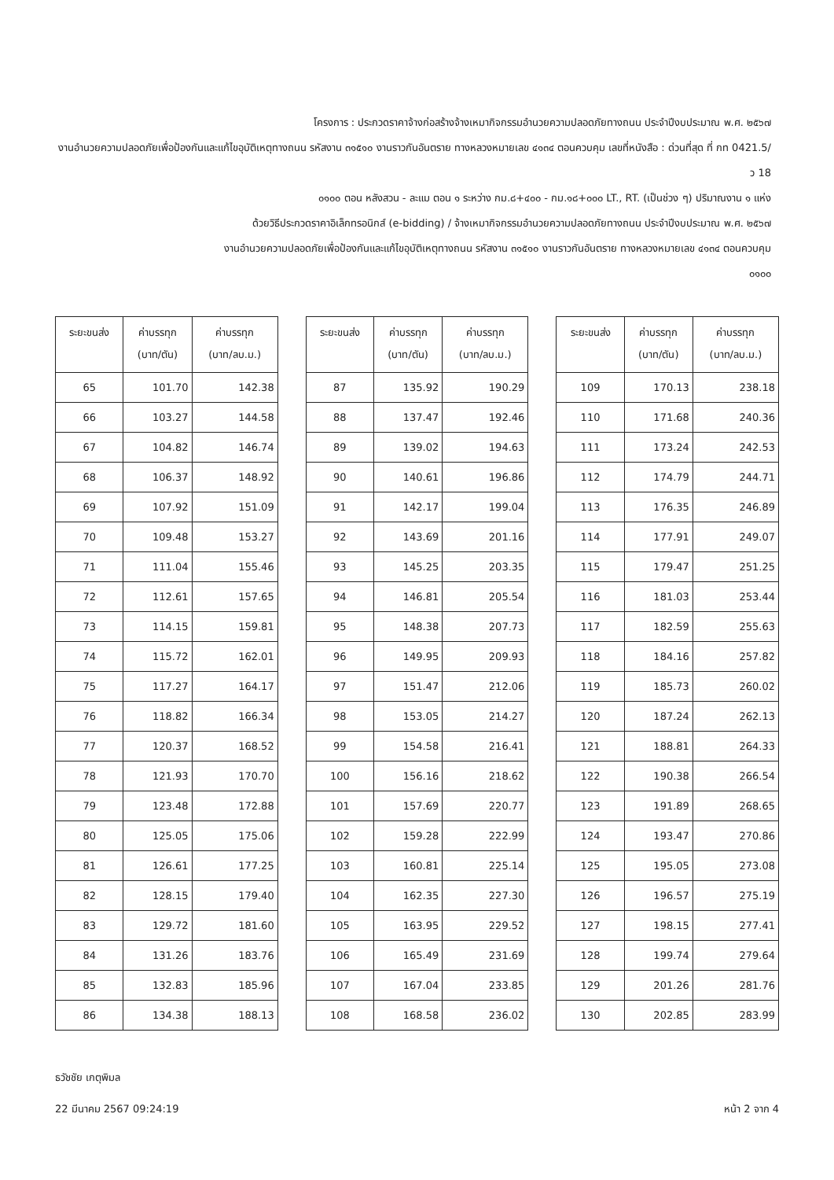โครงการ : ประกวดราคาจ้างก่อสร้างจ้างเหมากิจกรรมอำนวยความปลอดภัยทางถนน ประจำปีงบประมาณ พ.ศ. ๒๕๖๗
งานอำนวยความปลอดภัยเพื่อป้องกันและแก้ไขอุบัติเหตุทางถนน รหัสงาน ๓๑๕๑๐ งานราวกันอันตราย ทางหลวงหมายเลข ๔๑๓๔ ตอนควบคุม เลขที่หนังสือ : ด่วนที่สุด ที่ กท 0421.5/ว 18
๐๑๐๐ ตอน หลังสวน - ละแม ตอน ๑ ระหว่าง กม.๘+๔๐๐ - กม.๑๘+๐๐๐ LT., RT. (เป็นช่วง ๆ) ปริมาณงาน ๑ แห่ง
ด้วยวิธีประกวดราคาอิเล็กทรอนิกส์ (e-bidding) / จ้างเหมากิจกรรมอำนวยความปลอดภัยทางถนน ประจำปีงบประมาณ พ.ศ. ๒๕๖๗
งานอำนวยความปลอดภัยเพื่อป้องกันและแก้ไขอุบัติเหตุทางถนน รหัสงาน ๓๑๕๑๐ งานราวกันอันตราย ทางหลวงหมายเลข ๔๑๓๔ ตอนควบคุม
๐๑๐๐
| ระยะขนส่ง | ค่าบรรทุก (บาท/ตัน) | ค่าบรรทุก (บาท/ลบ.ม.) |
| --- | --- | --- |
| 65 | 101.70 | 142.38 |
| 66 | 103.27 | 144.58 |
| 67 | 104.82 | 146.74 |
| 68 | 106.37 | 148.92 |
| 69 | 107.92 | 151.09 |
| 70 | 109.48 | 153.27 |
| 71 | 111.04 | 155.46 |
| 72 | 112.61 | 157.65 |
| 73 | 114.15 | 159.81 |
| 74 | 115.72 | 162.01 |
| 75 | 117.27 | 164.17 |
| 76 | 118.82 | 166.34 |
| 77 | 120.37 | 168.52 |
| 78 | 121.93 | 170.70 |
| 79 | 123.48 | 172.88 |
| 80 | 125.05 | 175.06 |
| 81 | 126.61 | 177.25 |
| 82 | 128.15 | 179.40 |
| 83 | 129.72 | 181.60 |
| 84 | 131.26 | 183.76 |
| 85 | 132.83 | 185.96 |
| 86 | 134.38 | 188.13 |
| ระยะขนส่ง | ค่าบรรทุก (บาท/ตัน) | ค่าบรรทุก (บาท/ลบ.ม.) |
| --- | --- | --- |
| 87 | 135.92 | 190.29 |
| 88 | 137.47 | 192.46 |
| 89 | 139.02 | 194.63 |
| 90 | 140.61 | 196.86 |
| 91 | 142.17 | 199.04 |
| 92 | 143.69 | 201.16 |
| 93 | 145.25 | 203.35 |
| 94 | 146.81 | 205.54 |
| 95 | 148.38 | 207.73 |
| 96 | 149.95 | 209.93 |
| 97 | 151.47 | 212.06 |
| 98 | 153.05 | 214.27 |
| 99 | 154.58 | 216.41 |
| 100 | 156.16 | 218.62 |
| 101 | 157.69 | 220.77 |
| 102 | 159.28 | 222.99 |
| 103 | 160.81 | 225.14 |
| 104 | 162.35 | 227.30 |
| 105 | 163.95 | 229.52 |
| 106 | 165.49 | 231.69 |
| 107 | 167.04 | 233.85 |
| 108 | 168.58 | 236.02 |
| ระยะขนส่ง | ค่าบรรทุก (บาท/ตัน) | ค่าบรรทุก (บาท/ลบ.ม.) |
| --- | --- | --- |
| 109 | 170.13 | 238.18 |
| 110 | 171.68 | 240.36 |
| 111 | 173.24 | 242.53 |
| 112 | 174.79 | 244.71 |
| 113 | 176.35 | 246.89 |
| 114 | 177.91 | 249.07 |
| 115 | 179.47 | 251.25 |
| 116 | 181.03 | 253.44 |
| 117 | 182.59 | 255.63 |
| 118 | 184.16 | 257.82 |
| 119 | 185.73 | 260.02 |
| 120 | 187.24 | 262.13 |
| 121 | 188.81 | 264.33 |
| 122 | 190.38 | 266.54 |
| 123 | 191.89 | 268.65 |
| 124 | 193.47 | 270.86 |
| 125 | 195.05 | 273.08 |
| 126 | 196.57 | 275.19 |
| 127 | 198.15 | 277.41 |
| 128 | 199.74 | 279.64 |
| 129 | 201.26 | 281.76 |
| 130 | 202.85 | 283.99 |
ธวัชชัย เกตุพิมล
22 มีนาคม 2567 09:24:19 หน้า 2 จาก 4